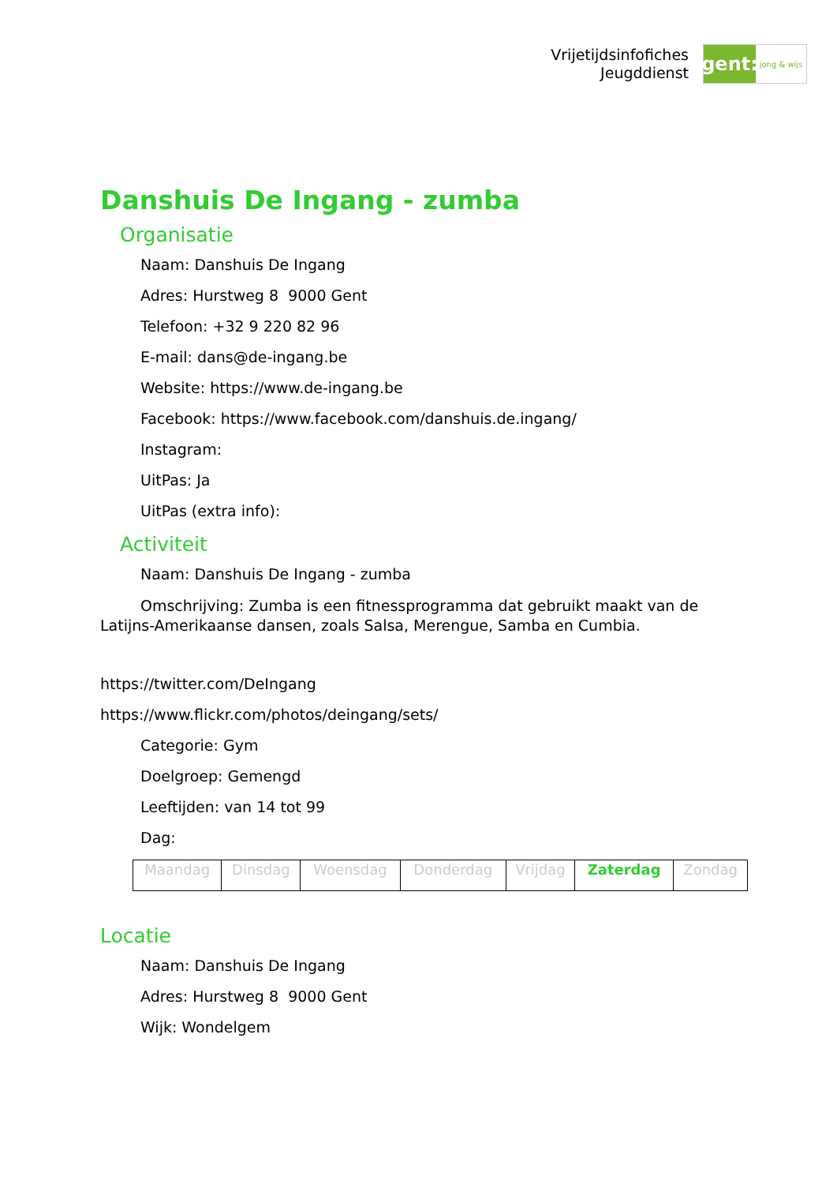Vrijetijdsinfofiches
Jeugddienst
gent:
jong & wijs
Danshuis De Ingang - zumba
Organisatie
Naam: Danshuis De Ingang
Adres: Hurstweg 8 9000 Gent
Telefoon: +32 9 220 82 96
E-mail: dans@de-ingang.be
Website: https://www.de-ingang.be
Facebook: https://www.facebook.com/danshuis.de.ingang/
Instagram:
UitPas: Ja
UitPas (extra info):
Activiteit
Naam: Danshuis De Ingang - zumba
Omschrijving: Zumba is een fitnessprogramma dat gebruikt maakt van de Latijns-Amerikaanse dansen, zoals Salsa, Merengue, Samba en Cumbia.
https://twitter.com/DeIngang
https://www.flickr.com/photos/deingang/sets/
Categorie: Gym
Doelgroep: Gemengd
Leeftijden: van 14 tot 99
Dag:
| Maandag | Dinsdag | Woensdag | Donderdag | Vrijdag | Zaterdag | Zondag |
Locatie
Naam: Danshuis De Ingang
Adres: Hurstweg 8 9000 Gent
Wijk: Wondelgem